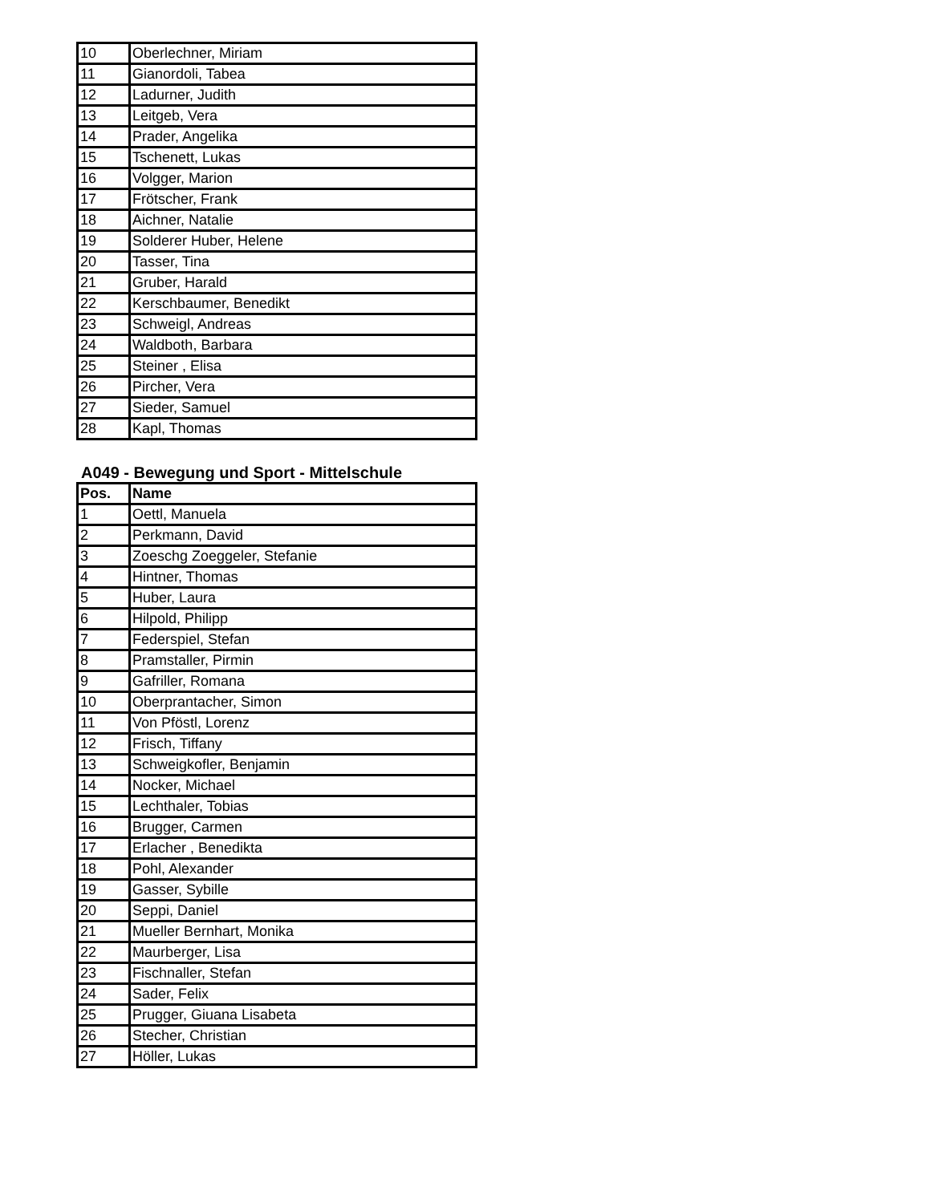| 10 | Oberlechner, Miriam |
| 11 | Gianordoli, Tabea |
| 12 | Ladurner, Judith |
| 13 | Leitgeb, Vera |
| 14 | Prader, Angelika |
| 15 | Tschenett, Lukas |
| 16 | Volgger, Marion |
| 17 | Frötscher, Frank |
| 18 | Aichner, Natalie |
| 19 | Solderer Huber, Helene |
| 20 | Tasser, Tina |
| 21 | Gruber, Harald |
| 22 | Kerschbaumer, Benedikt |
| 23 | Schweigl, Andreas |
| 24 | Waldboth, Barbara |
| 25 | Steiner , Elisa |
| 26 | Pircher, Vera |
| 27 | Sieder, Samuel |
| 28 | Kapl, Thomas |
A049 - Bewegung und Sport - Mittelschule
| Pos. | Name |
| --- | --- |
| 1 | Oettl, Manuela |
| 2 | Perkmann, David |
| 3 | Zoeschg Zoeggeler, Stefanie |
| 4 | Hintner, Thomas |
| 5 | Huber, Laura |
| 6 | Hilpold, Philipp |
| 7 | Federspiel, Stefan |
| 8 | Pramstaller, Pirmin |
| 9 | Gafriller, Romana |
| 10 | Oberprantacher, Simon |
| 11 | Von Pföstl, Lorenz |
| 12 | Frisch, Tiffany |
| 13 | Schweigkofler, Benjamin |
| 14 | Nocker, Michael |
| 15 | Lechthaler, Tobias |
| 16 | Brugger, Carmen |
| 17 | Erlacher , Benedikta |
| 18 | Pohl, Alexander |
| 19 | Gasser, Sybille |
| 20 | Seppi, Daniel |
| 21 | Mueller Bernhart, Monika |
| 22 | Maurberger, Lisa |
| 23 | Fischnaller, Stefan |
| 24 | Sader, Felix |
| 25 | Prugger, Giuana Lisabeta |
| 26 | Stecher, Christian |
| 27 | Höller, Lukas |